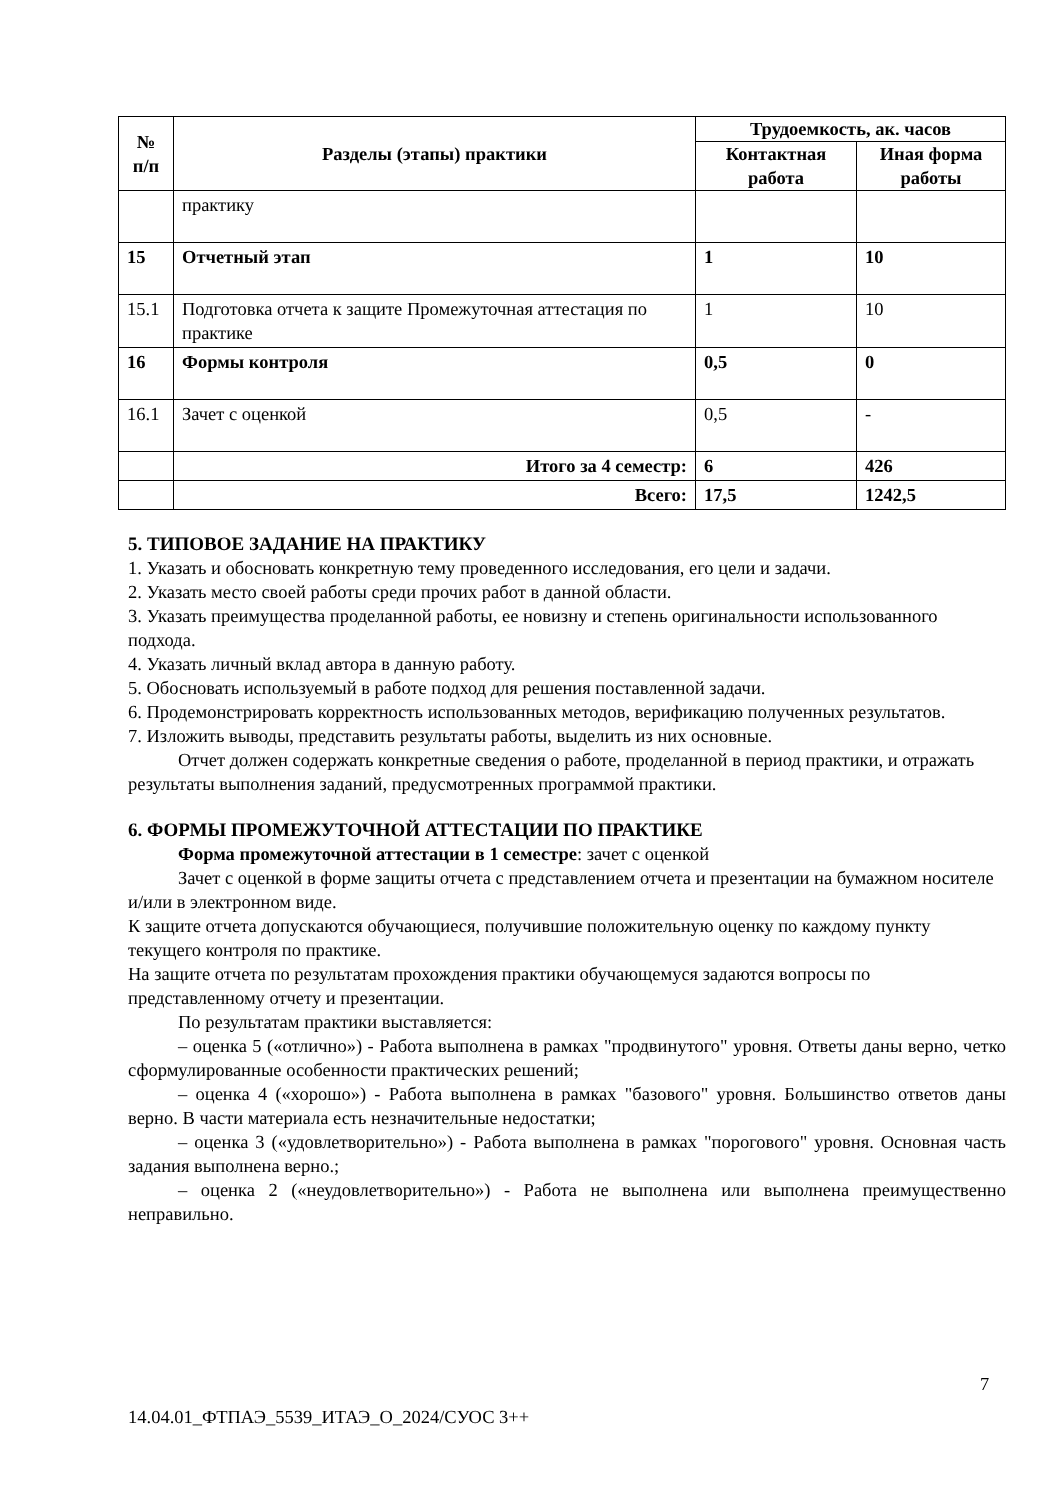| № п/п | Разделы (этапы) практики | Трудоемкость, ак. часов | |
| --- | --- | --- | --- |
| | | Контактная работа | Иная форма работы |
| | практику | | |
| 15 | Отчетный этап | 1 | 10 |
| 15.1 | Подготовка отчета к защите Промежуточная аттестация по практике | 1 | 10 |
| 16 | Формы контроля | 0,5 | 0 |
| 16.1 | Зачет с оценкой | 0,5 | - |
| | Итого за 4 семестр: | 6 | 426 |
| | Всего: | 17,5 | 1242,5 |
5. ТИПОВОЕ ЗАДАНИЕ НА ПРАКТИКУ
1. Указать и обосновать конкретную тему проведенного исследования, его цели и задачи.
2. Указать место своей работы среди прочих работ в данной области.
3. Указать преимущества проделанной работы, ее новизну и степень оригинальности использованного подхода.
4. Указать личный вклад автора в данную работу.
5. Обосновать используемый в работе подход для решения поставленной задачи.
6. Продемонстрировать корректность использованных методов, верификацию полученных результатов.
7. Изложить выводы, представить результаты работы, выделить из них основные.
Отчет должен содержать конкретные сведения о работе, проделанной в период практики, и отражать результаты выполнения заданий, предусмотренных программой практики.
6. ФОРМЫ ПРОМЕЖУТОЧНОЙ АТТЕСТАЦИИ ПО ПРАКТИКЕ
Форма промежуточной аттестации в 1 семестре: зачет с оценкой
Зачет с оценкой в форме защиты отчета с представлением отчета и презентации на бумажном носителе и/или в электронном виде.
К защите отчета допускаются обучающиеся, получившие положительную оценку по каждому пункту текущего контроля по практике.
На защите отчета по результатам прохождения практики обучающемуся задаются вопросы по представленному отчету и презентации.
По результатам практики выставляется:
– оценка 5 («отлично») - Работа выполнена в рамках "продвинутого" уровня. Ответы даны верно, четко сформулированные особенности практических решений;
– оценка 4 («хорошо») - Работа выполнена в рамках "базового" уровня. Большинство ответов даны верно. В части материала есть незначительные недостатки;
– оценка 3 («удовлетворительно») - Работа выполнена в рамках "порогового" уровня. Основная часть задания выполнена верно.;
– оценка 2 («неудовлетворительно») - Работа не выполнена или выполнена преимущественно неправильно.
7
14.04.01_ФТПАЭ_5539_ИТАЭ_О_2024/СУОС 3++